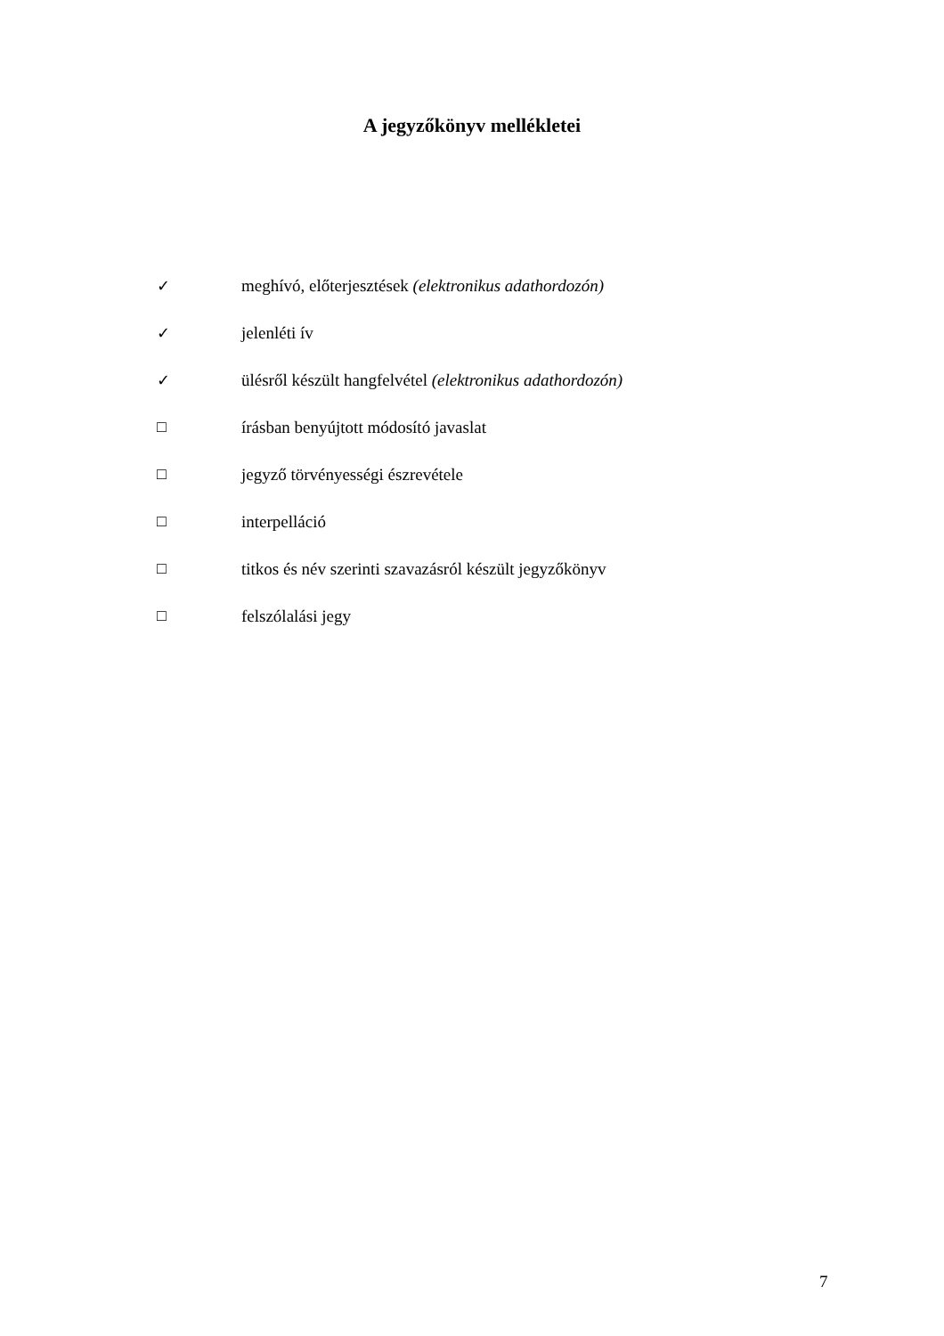A jegyzőkönyv mellékletei
✓ meghívó, előterjesztések (elektronikus adathordozón)
✓ jelenléti ív
✓ ülésről készült hangfelvétel (elektronikus adathordozón)
□ írásban benyújtott módosító javaslat
□ jegyző törvényességi észrevétele
□ interpelláció
□ titkos és név szerinti szavazásról készült jegyzőkönyv
□ felszólalási jegy
7